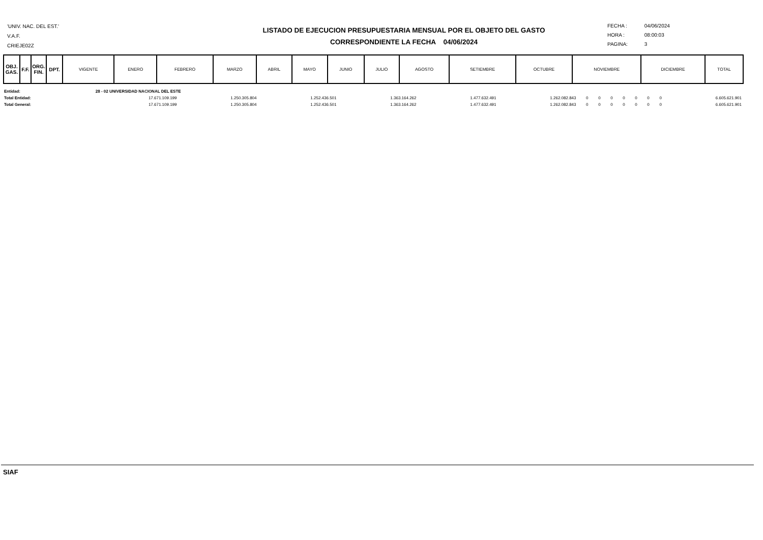'UNIV. NAC. DEL EST.'
V.A.F.
CRIEJE02Z
LISTADO DE EJECUCION PRESUPUESTARIA MENSUAL POR EL OBJETO DEL GASTO
CORRESPONDIENTE LA FECHA 04/06/2024
FECHA : 04/06/2024
HORA : 08:00:03
PAGINA: 3
| OBJ. GAS. | F.F. | ORG. FIN. | DPT. | VIGENTE | ENERO | FEBRERO | MARZO | ABRIL | MAYO | JUNIO | JULIO | AGOSTO | SETIEMBRE | OCTUBRE | NOVIEMBRE | DICIEMBRE | TOTAL |
| --- | --- | --- | --- | --- | --- | --- | --- | --- | --- | --- | --- | --- | --- | --- | --- | --- | --- |
| Entidad: | 28 - 02 UNIVERSIDAD NACIONAL DEL ESTE | | | | | | | | | | | | | |
| Total Entidad: | 17.671.109.199 | 1.250.305.804 | 1.252.436.501 | 1.363.164.262 | 1.477.632.491 | 1.262.082.843 | 0 | 0 | 0 | 0 | 0 | 0 | 0 | 6.605.621.901 |
| Total General: | 17.671.109.199 | 1.250.305.804 | 1.252.436.501 | 1.363.164.262 | 1.477.632.491 | 1.262.082.843 | 0 | 0 | 0 | 0 | 0 | 0 | 0 | 6.605.621.901 |
SIAF